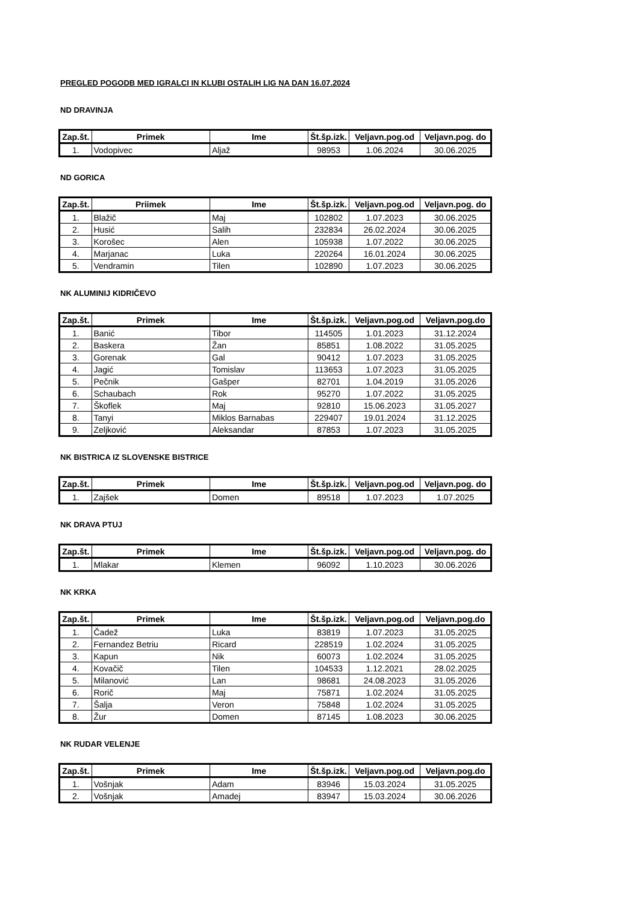PREGLED POGODB MED IGRALCI IN KLUBI OSTALIH LIG NA DAN 16.07.2024
ND DRAVINJA
| Zap.št. | Primek | Ime | Št.šp.izk. | Veljavn.pog.od | Veljavn.pog. do |
| --- | --- | --- | --- | --- | --- |
| 1. | Vodopivec | Aljaž | 98953 | 1.06.2024 | 30.06.2025 |
ND GORICA
| Zap.št. | Priimek | Ime | Št.šp.izk. | Veljavn.pog.od | Veljavn.pog. do |
| --- | --- | --- | --- | --- | --- |
| 1. | Blažič | Maj | 102802 | 1.07.2023 | 30.06.2025 |
| 2. | Husić | Salih | 232834 | 26.02.2024 | 30.06.2025 |
| 3. | Korošec | Alen | 105938 | 1.07.2022 | 30.06.2025 |
| 4. | Marjanac | Luka | 220264 | 16.01.2024 | 30.06.2025 |
| 5. | Vendramin | Tilen | 102890 | 1.07.2023 | 30.06.2025 |
NK ALUMINIJ KIDRIČEVO
| Zap.št. | Primek | Ime | Št.šp.izk. | Veljavn.pog.od | Veljavn.pog.do |
| --- | --- | --- | --- | --- | --- |
| 1. | Banić | Tibor | 114505 | 1.01.2023 | 31.12.2024 |
| 2. | Baskera | Žan | 85851 | 1.08.2022 | 31.05.2025 |
| 3. | Gorenak | Gal | 90412 | 1.07.2023 | 31.05.2025 |
| 4. | Jagić | Tomislav | 113653 | 1.07.2023 | 31.05.2025 |
| 5. | Pečnik | Gašper | 82701 | 1.04.2019 | 31.05.2026 |
| 6. | Schaubach | Rok | 95270 | 1.07.2022 | 31.05.2025 |
| 7. | Škoflek | Maj | 92810 | 15.06.2023 | 31.05.2027 |
| 8. | Tanyi | Miklos Barnabas | 229407 | 19.01.2024 | 31.12.2025 |
| 9. | Zeljković | Aleksandar | 87853 | 1.07.2023 | 31.05.2025 |
NK BISTRICA IZ SLOVENSKE BISTRICE
| Zap.št. | Primek | Ime | Št.šp.izk. | Veljavn.pog.od | Veljavn.pog. do |
| --- | --- | --- | --- | --- | --- |
| 1. | Zajšek | Domen | 89518 | 1.07.2023 | 1.07.2025 |
NK DRAVA PTUJ
| Zap.št. | Primek | Ime | Št.šp.izk. | Veljavn.pog.od | Veljavn.pog. do |
| --- | --- | --- | --- | --- | --- |
| 1. | Mlakar | Klemen | 96092 | 1.10.2023 | 30.06.2026 |
NK KRKA
| Zap.št. | Primek | Ime | Št.šp.izk. | Veljavn.pog.od | Veljavn.pog.do |
| --- | --- | --- | --- | --- | --- |
| 1. | Čadež | Luka | 83819 | 1.07.2023 | 31.05.2025 |
| 2. | Fernandez Betriu | Ricard | 228519 | 1.02.2024 | 31.05.2025 |
| 3. | Kapun | Nik | 60073 | 1.02.2024 | 31.05.2025 |
| 4. | Kovačič | Tilen | 104533 | 1.12.2021 | 28.02.2025 |
| 5. | Milanović | Lan | 98681 | 24.08.2023 | 31.05.2026 |
| 6. | Rorič | Maj | 75871 | 1.02.2024 | 31.05.2025 |
| 7. | Šalja | Veron | 75848 | 1.02.2024 | 31.05.2025 |
| 8. | Žur | Domen | 87145 | 1.08.2023 | 30.06.2025 |
NK RUDAR VELENJE
| Zap.št. | Primek | Ime | Št.šp.izk. | Veljavn.pog.od | Veljavn.pog.do |
| --- | --- | --- | --- | --- | --- |
| 1. | Vošnjak | Adam | 83946 | 15.03.2024 | 31.05.2025 |
| 2. | Vošnjak | Amadej | 83947 | 15.03.2024 | 30.06.2026 |